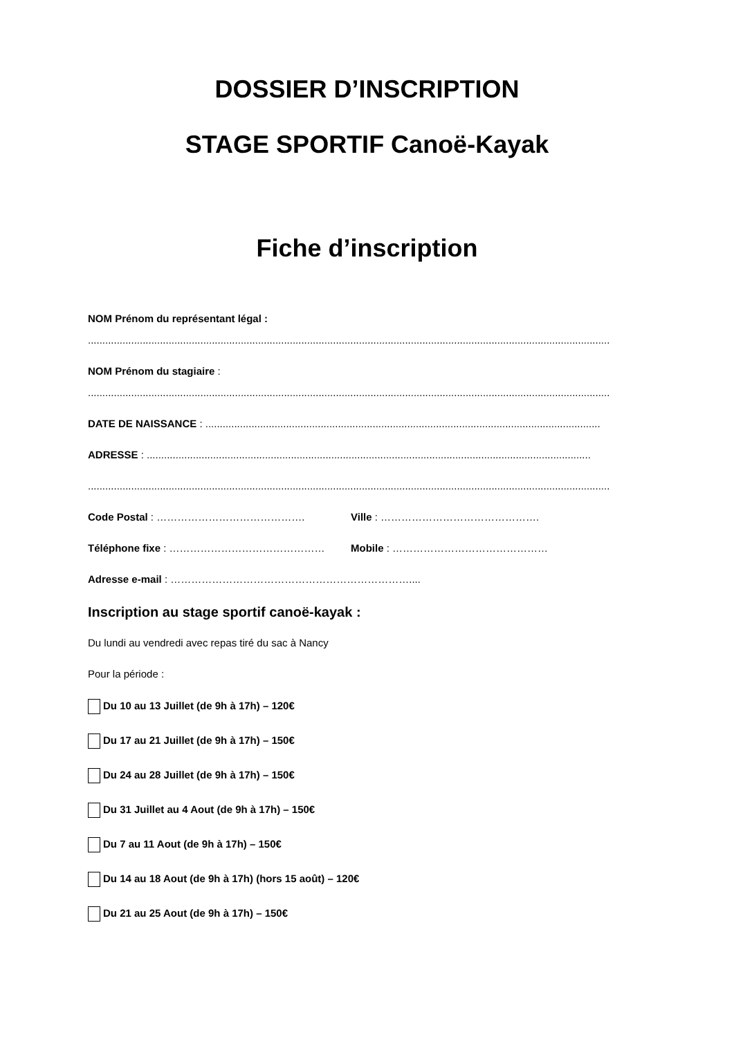DOSSIER D’INSCRIPTION
STAGE SPORTIF Canoë-Kayak
Fiche d’inscription
NOM Prénom du représentant légal :
.....................................................................................................................................................................................
NOM Prénom du stagiaire :
.....................................................................................................................................................................................
DATE DE NAISSANCE : .........................................................................................................................................
ADRESSE : ..........................................................................................................................................................
.....................................................................................................................................................................................
Code Postal : ……………………………………. Ville : ……………………………………….
Téléphone fixe : ……………………………………… Mobile : ………………………………………
Adresse e-mail : ……………………………………………………………....
Inscription au stage sportif canoë-kayak :
Du lundi au vendredi avec repas tiré du sac à Nancy
Pour la période :
Du 10 au 13 Juillet (de 9h à 17h) – 120€
Du 17 au 21 Juillet (de 9h à 17h) – 150€
Du 24 au 28 Juillet (de 9h à 17h) – 150€
Du 31 Juillet au 4 Aout (de 9h à 17h) – 150€
Du 7 au 11 Aout (de 9h à 17h) – 150€
Du 14 au 18 Aout (de 9h à 17h) (hors 15 août) – 120€
Du 21 au 25 Aout (de 9h à 17h) – 150€